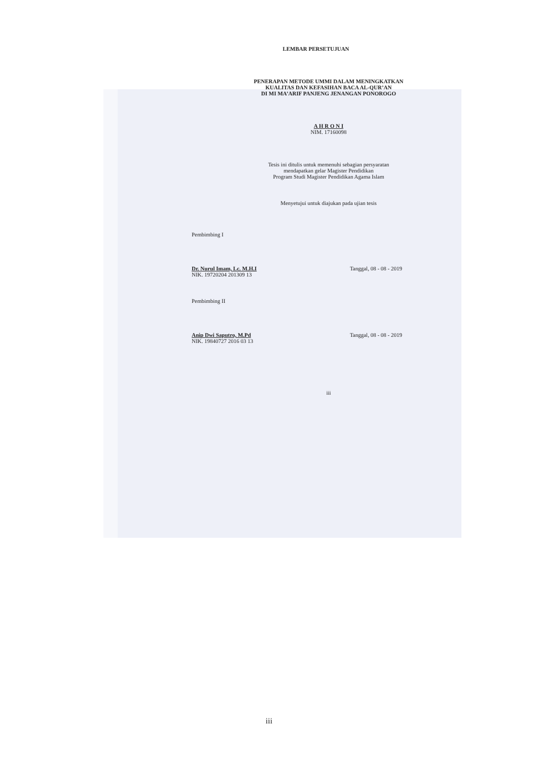LEMBAR PERSETUJUAN
PENERAPAN METODE UMMI DALAM MENINGKATKAN
KUALITAS DAN KEFASIHAN BACA AL-QUR’AN
DI MI MA’ARIF PANJENG JENANGAN PONOROGO
A H R O N I
NIM. 17160098
Tesis ini ditulis untuk memenuhi sebagian persyaratan
mendapatkan gelar Magister Pendidikan
Program Studi Magister Pendidikan Agama Islam
Menyetujui untuk diajukan pada ujian tesis
Pembimbing I
Dr. Nurul Imam, Lc. M.H.I
NIK. 19720204 201309 13
Tanggal, 08 - 08 - 2019
Pembimbing II
Anip Dwi Saputro, M.Pd
NIK. 19840727 2016 03 13
Tanggal, 08 - 08 - 2019
iii
iii